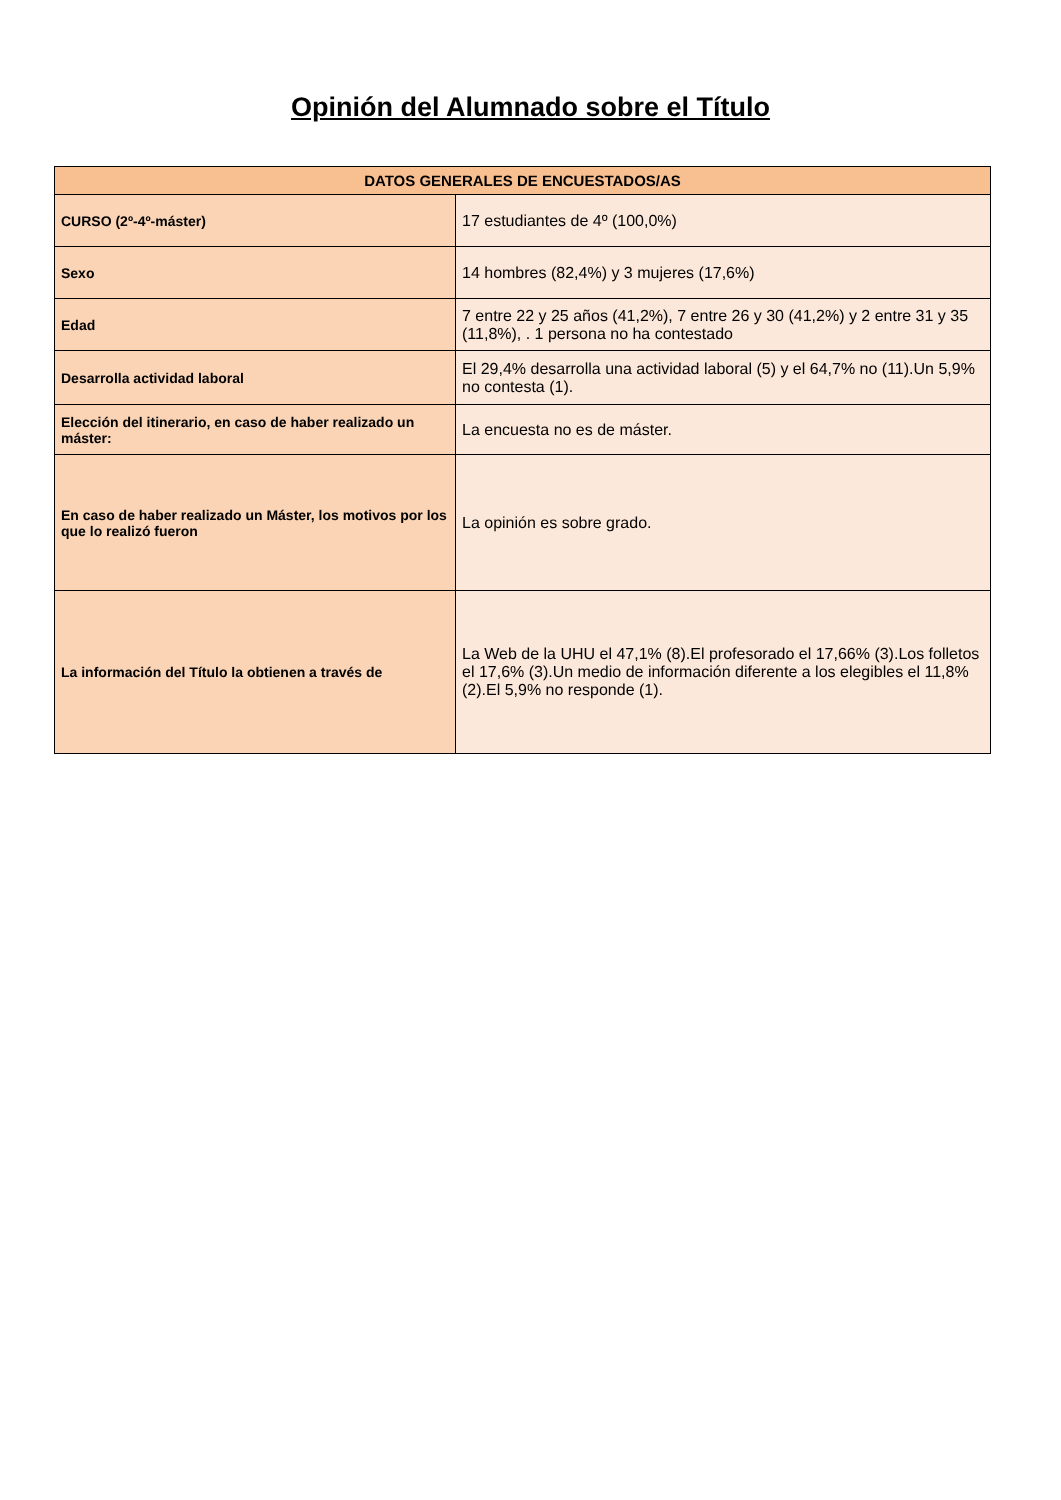Opinión del Alumnado sobre el Título
| DATOS GENERALES DE ENCUESTADOS/AS | |
| --- | --- |
| CURSO (2º-4º-máster) | 17 estudiantes de 4º (100,0%) |
| Sexo | 14 hombres (82,4%) y 3 mujeres (17,6%) |
| Edad | 7 entre 22 y 25 años (41,2%), 7 entre 26 y 30 (41,2%) y 2 entre 31 y 35 (11,8%), . 1 persona no ha contestado |
| Desarrolla actividad laboral | El 29,4% desarrolla una actividad laboral (5) y el 64,7% no (11).Un 5,9% no contesta (1). |
| Elección del itinerario, en caso de haber realizado un máster: | La encuesta no es de máster. |
| En caso de haber realizado un Máster, los motivos por los que lo realizó fueron | La opinión es sobre grado. |
| La información del Título la obtienen a través de | La Web de la UHU el 47,1% (8).El profesorado el 17,66% (3).Los folletos el 17,6% (3).Un medio de información diferente a los elegibles el 11,8% (2).El 5,9% no responde (1). |